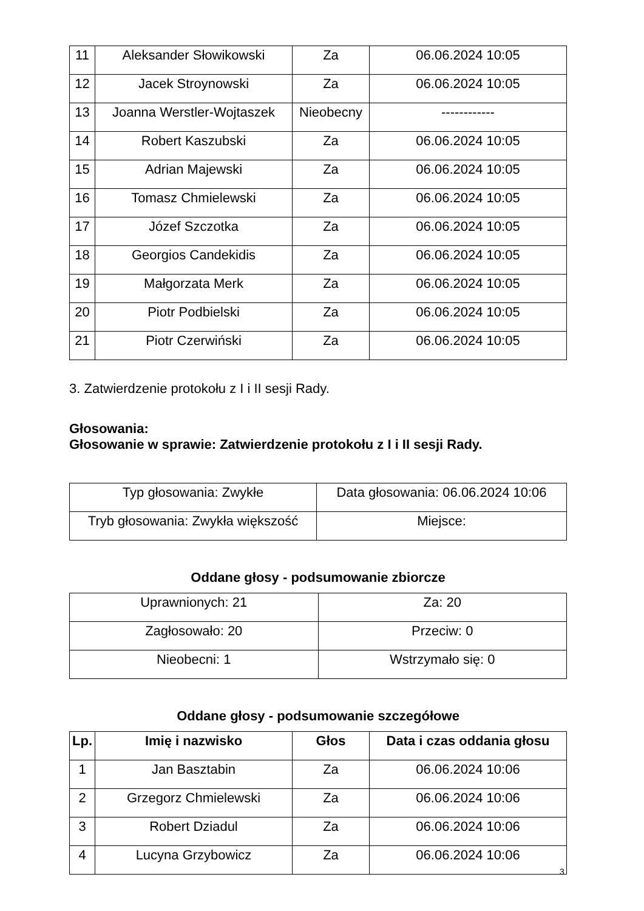| 11 | Aleksander Słowikowski | Za | 06.06.2024 10:05 |
| 12 | Jacek Stroynowski | Za | 06.06.2024 10:05 |
| 13 | Joanna Werstler-Wojtaszek | Nieobecny | ------------ |
| 14 | Robert Kaszubski | Za | 06.06.2024 10:05 |
| 15 | Adrian Majewski | Za | 06.06.2024 10:05 |
| 16 | Tomasz Chmielewski | Za | 06.06.2024 10:05 |
| 17 | Józef Szczotka | Za | 06.06.2024 10:05 |
| 18 | Georgios Candekidis | Za | 06.06.2024 10:05 |
| 19 | Małgorzata Merk | Za | 06.06.2024 10:05 |
| 20 | Piotr Podbielski | Za | 06.06.2024 10:05 |
| 21 | Piotr Czerwiński | Za | 06.06.2024 10:05 |
3. Zatwierdzenie protokołu z I i II sesji Rady.
Głosowania:
Głosowanie w sprawie: Zatwierdzenie protokołu z I i II sesji Rady.
| Typ głosowania: Zwykłe | Data głosowania: 06.06.2024 10:06 |
| Tryb głosowania: Zwykła większość | Miejsce: |
Oddane głosy - podsumowanie zbiorcze
| Uprawnionych: 21 | Za: 20 |
| Zagłosowało: 20 | Przeciw: 0 |
| Nieobecni: 1 | Wstrzymało się: 0 |
Oddane głosy - podsumowanie szczegółowe
| Lp. | Imię i nazwisko | Głos | Data i czas oddania głosu |
| --- | --- | --- | --- |
| 1 | Jan Basztabin | Za | 06.06.2024 10:06 |
| 2 | Grzegorz Chmielewski | Za | 06.06.2024 10:06 |
| 3 | Robert Dziadul | Za | 06.06.2024 10:06 |
| 4 | Lucyna Grzybowicz | Za | 06.06.2024 10:06 |
3